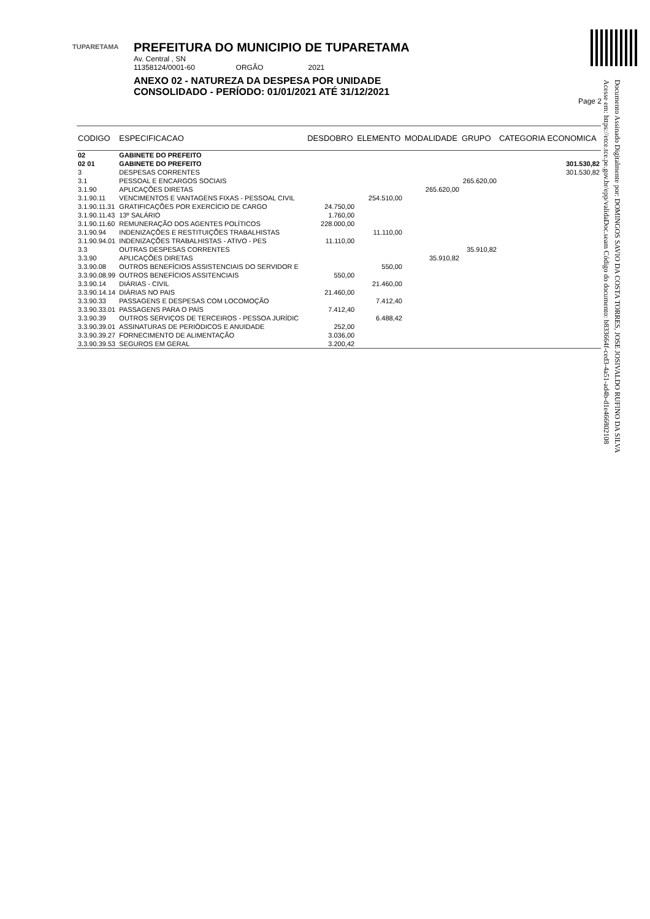TUPARETAMA
PREFEITURA DO MUNICIPIO DE TUPARETAMA
Av. Central , SN
11358124/0001-60 ORGÃO 2021
ANEXO 02 - NATUREZA DA DESPESA POR UNIDADE
CONSOLIDADO - PERÍODO: 01/01/2021 ATÉ 31/12/2021
Page 2
Documento Assinado Digitalmente por: DOMINGOS SAVIO DA COSTA TORRES, JOSE JOSIVALDO RUFINO DA SILVA
Acesse em: https://etce.tce.pe.gov.br/epp/validaDoc.seam Código do documento: b833664f-ced3-4a51-ad4b-d1e46680210​8
| CODIGO | ESPECIFICACAO | DESDOBRO | ELEMENTO | MODALIDADE | GRUPO | CATEGORIA ECONOMICA |
| --- | --- | --- | --- | --- | --- | --- |
| 02 | GABINETE DO PREFEITO | | | | | |
| 02 01 | GABINETE DO PREFEITO | | | | | 301.530,82 |
| 3 | DESPESAS CORRENTES | | | | | 301.530,82 |
| 3.1 | PESSOAL E ENCARGOS SOCIAIS | | | | 265.620,00 | |
| 3.1.90 | APLICAÇÕES DIRETAS | | | 265.620,00 | | |
| 3.1.90.11 | VENCIMENTOS E VANTAGENS FIXAS - PESSOAL CIVIL | | 254.510,00 | | | |
| 3.1.90.11.31 | GRATIFICAÇÕES POR EXERCÍCIO DE CARGO | 24.750,00 | | | | |
| 3.1.90.11.43 | 13º SALÁRIO | 1.760,00 | | | | |
| 3.1.90.11.60 | REMUNERAÇÃO DOS AGENTES POLÍTICOS | 228.000,00 | | | | |
| 3.1.90.94 | INDENIZAÇÕES E RESTITUIÇÕES TRABALHISTAS | | 11.110,00 | | | |
| 3.1.90.94.01 | INDENIZAÇÕES TRABALHISTAS - ATIVO - PES | 11.110,00 | | | | |
| 3.3 | OUTRAS DESPESAS CORRENTES | | | | 35.910,82 | |
| 3.3.90 | APLICAÇÕES DIRETAS | | | 35.910,82 | | |
| 3.3.90.08 | OUTROS BENEFÍCIOS ASSISTENCIAIS DO SERVIDOR E | | 550,00 | | | |
| 3.3.90.08.99 | OUTROS BENEFÍCIOS ASSITENCIAIS | 550,00 | | | | |
| 3.3.90.14 | DIÁRIAS - CIVIL | | 21.460,00 | | | |
| 3.3.90.14.14 | DIÁRIAS NO PAIS | 21.460,00 | | | | |
| 3.3.90.33 | PASSAGENS E DESPESAS COM LOCOMOÇÃO | | 7.412,40 | | | |
| 3.3.90.33.01 | PASSAGENS PARA O PAÍS | 7.412,40 | | | | |
| 3.3.90.39 | OUTROS SERVIÇOS DE TERCEIROS - PESSOA JURÍDIC | | 6.488,42 | | | |
| 3.3.90.39.01 | ASSINATURAS DE PERIÓDICOS E ANUIDADE | 252,00 | | | | |
| 3.3.90.39.27 | FORNECIMENTO DE ALIMENTAÇÃO | 3.036,00 | | | | |
| 3.3.90.39.53 | SEGUROS EM GERAL | 3.200,42 | | | | |